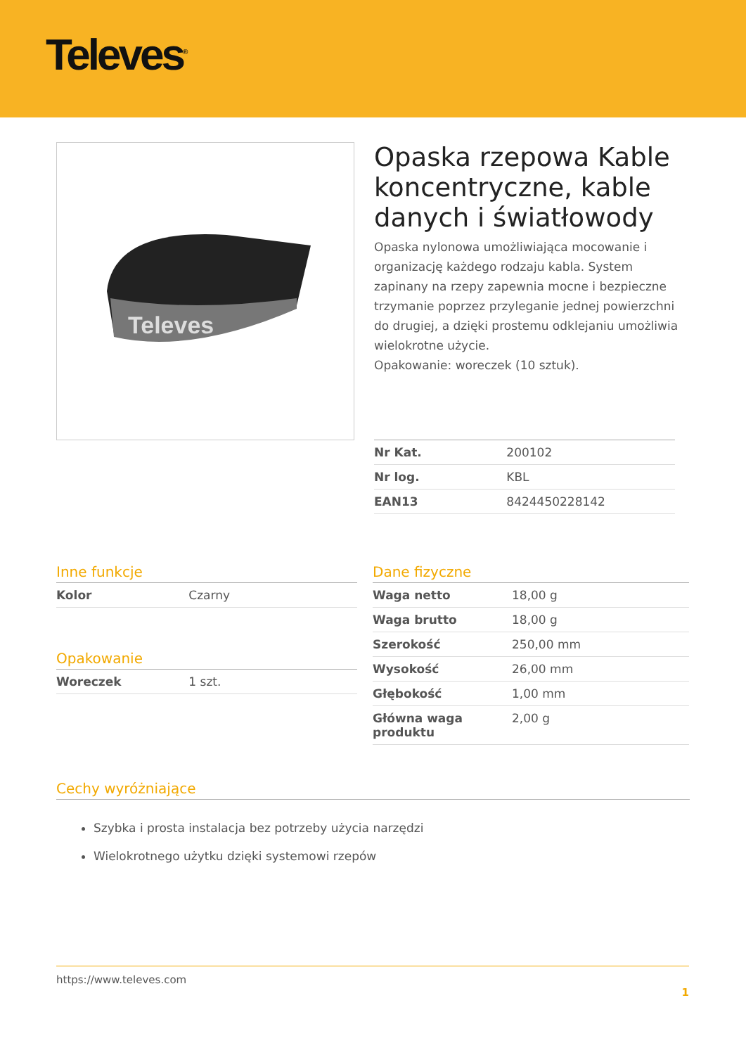Televes<sup>®</sup>
Televes
Opaska rzepowa Kable koncentryczne, kable danych i światłowody
Opaska nylonowa umożliwiająca mocowanie i organizację każdego rodzaju kabla. System zapinany na rzepy zapewnia mocne i bezpieczne trzymanie poprzez przyleganie jednej powierzchni do drugiej, a dzięki prostemu odklejaniu umożliwia wielokrotne użycie.
Opakowanie: woreczek (10 sztuk).
| Nr Kat. | 200102 |
| Nr log. | KBL |
| EAN13 | 8424450228142 |
Inne funkcje
| Kolor | Czarny |
Opakowanie
| Woreczek | 1 szt. |
Dane fizyczne
| Waga netto | 18,00 g |
| Waga brutto | 18,00 g |
| Szerokość | 250,00 mm |
| Wysokość | 26,00 mm |
| Głębokość | 1,00 mm |
| Główna waga produktu | 2,00 g |
Cechy wyróżniające
Szybka i prosta instalacja bez potrzeby użycia narzędzi
Wielokrotnego użytku dzięki systemowi rzepów
https://www.televes.com
1